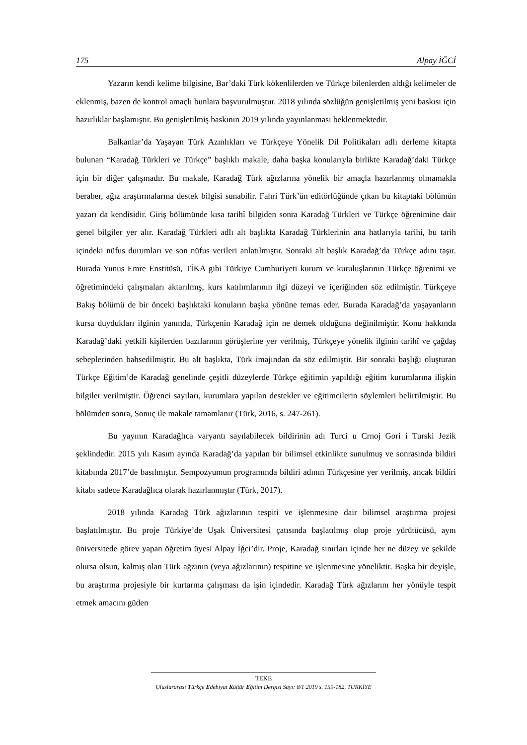175 Alpay İĞCİ
Yazarın kendi kelime bilgisine, Bar’daki Türk kökenlilerden ve Türkçe bilenlerden aldığı kelimeler de eklenmiş, bazen de kontrol amaçlı bunlara başvurulmuştur. 2018 yılında sözlüğün genişletilmiş yeni baskısı için hazırlıklar başlamıştır. Bu genişletilmiş baskının 2019 yılında yayınlanması beklenmektedir.
Balkanlar’da Yaşayan Türk Azınlıkları ve Türkçeye Yönelik Dil Politikaları adlı derleme kitapta bulunan “Karadağ Türkleri ve Türkçe” başlıklı makale, daha başka konularıyla birlikte Karadağ’daki Türkçe için bir diğer çalışmadır. Bu makale, Karadağ Türk ağızlarına yönelik bir amaçla hazırlanmış olmamakla beraber, ağız araştırmalarına destek bilgisi sunabilir. Fahri Türk’ün editörlüğünde çıkan bu kitaptaki bölümün yazarı da kendisidir. Giriş bölümünde kısa tarihî bilgiden sonra Karadağ Türkleri ve Türkçe öğrenimine dair genel bilgiler yer alır. Karadağ Türkleri adlı alt başlıkta Karadağ Türklerinin ana hatlarıyla tarihi, bu tarih içindeki nüfus durumları ve son nüfus verileri anlatılmıştır. Sonraki alt başlık Karadağ’da Türkçe adını taşır. Burada Yunus Emre Enstitüsü, TİKA gibi Türkiye Cumhuriyeti kurum ve kuruluşlarının Türkçe öğrenimi ve öğretimindeki çalışmaları aktarılmış, kurs katılımlarının ilgi düzeyi ve içeriğinden söz edilmiştir. Türkçeye Bakış bölümü de bir önceki başlıktaki konuların başka yönüne temas eder. Burada Karadağ’da yaşayanların kursa duydukları ilginin yanında, Türkçenin Karadağ için ne demek olduğuna değinilmiştir. Konu hakkında Karadağ’daki yetkili kişilerden bazılarının görüşlerine yer verilmiş, Türkçeye yönelik ilginin tarihî ve çağdaş sebeplerinden bahsedilmiştir. Bu alt başlıkta, Türk imajından da söz edilmiştir. Bir sonraki başlığı oluşturan Türkçe Eğitim’de Karadağ genelinde çeşitli düzeylerde Türkçe eğitimin yapıldığı eğitim kurumlarına ilişkin bilgiler verilmiştir. Öğrenci sayıları, kurumlara yapılan destekler ve eğitimcilerin söylemleri belirtilmiştir. Bu bölümden sonra, Sonuç ile makale tamamlanır (Türk, 2016, s. 247-261).
Bu yayının Karadağlıca varyantı sayılabilecek bildirinin adı Turci u Crnoj Gori i Turski Jezik şeklindedir. 2015 yılı Kasım ayında Karadağ’da yapılan bir bilimsel etkinlikte sunulmuş ve sonrasında bildiri kitabında 2017’de basılmıştır. Sempozyumun programında bildiri adının Türkçesine yer verilmiş, ancak bildiri kitabı sadece Karadağlıca olarak hazırlanmıştır (Türk, 2017).
2018 yılında Karadağ Türk ağızlarının tespiti ve işlenmesine dair bilimsel araştırma projesi başlatılmıştır. Bu proje Türkiye’de Uşak Üniversitesi çatısında başlatılmış olup proje yürütücüsü, aynı üniversitede görev yapan öğretim üyesi Alpay İğci’dir. Proje, Karadağ sınırları içinde her ne düzey ve şekilde olursa olsun, kalmış olan Türk ağzının (veya ağızlarının) tespitine ve işlenmesine yöneliktir. Başka bir deyişle, bu araştırma projesiyle bir kurtarma çalışması da işin içindedir. Karadağ Türk ağızlarını her yönüyle tespit etmek amacını güden
TEKE
Uluslararası Türkçe Edebiyat Kültür Eğitim Dergisi Sayı: 8/1 2019 s. 159-182, TÜRKİYE